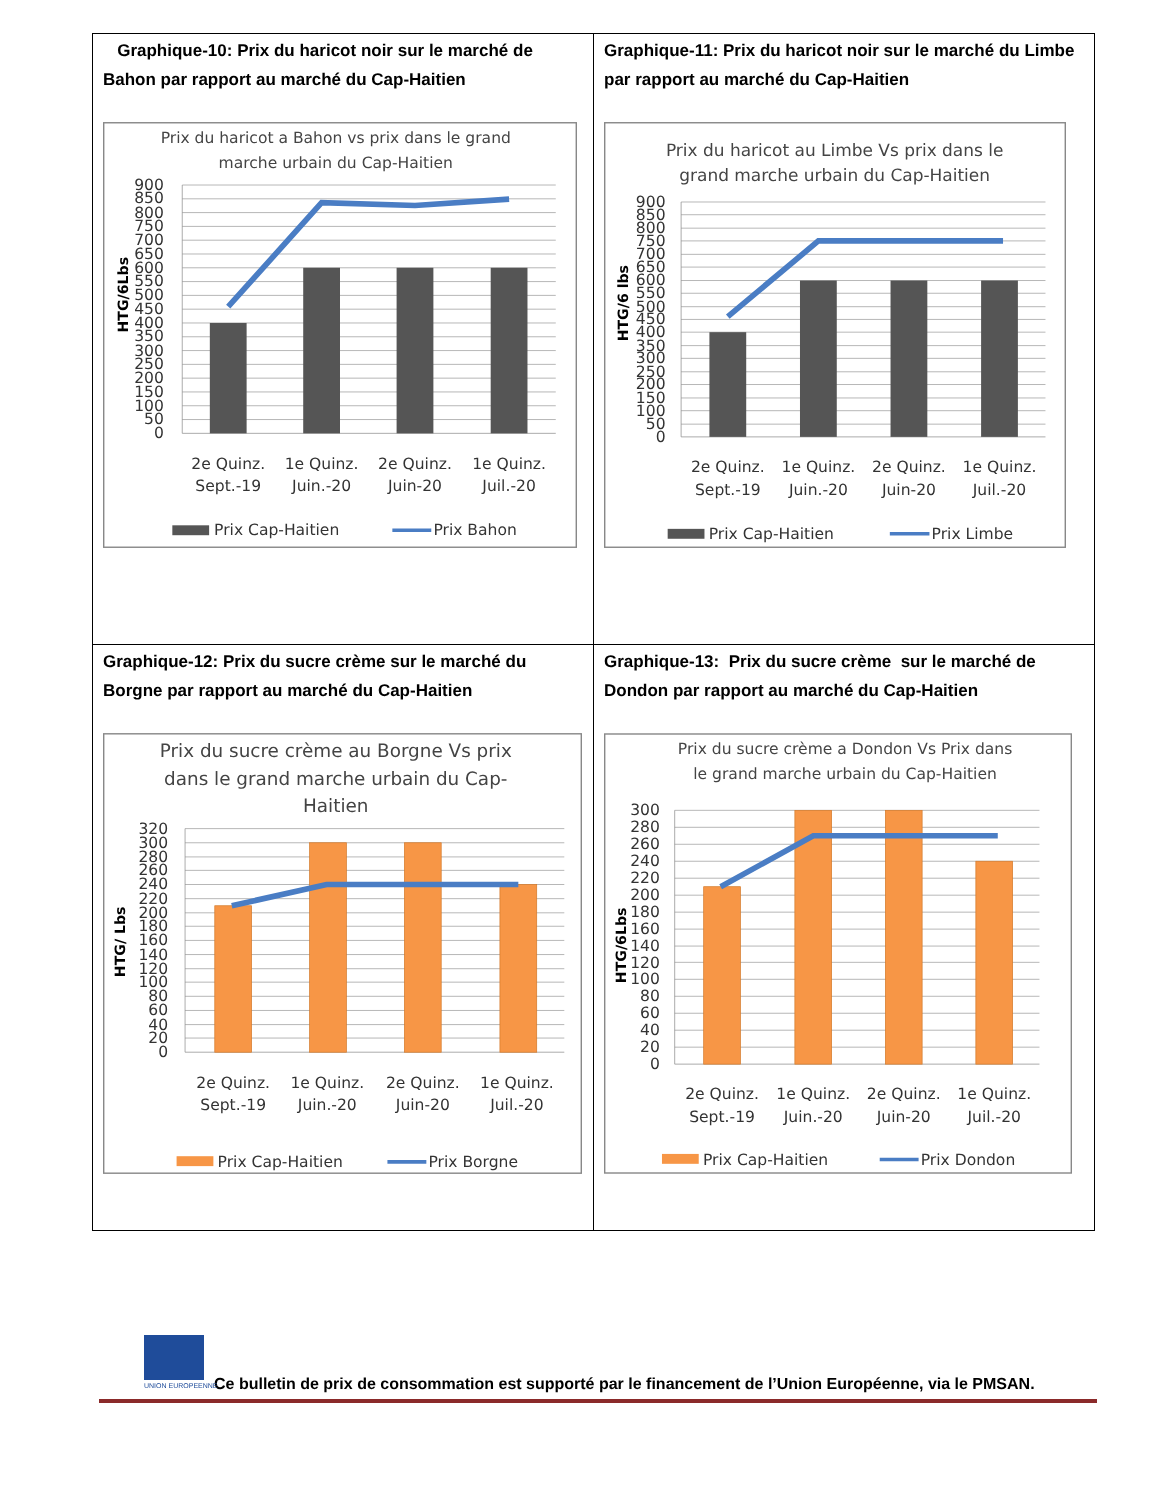| Graphique-10: Prix du haricot noir sur le marché de Bahon par rapport au marché du Cap-Haitien Prix du haricot a Bahon vs prix dans le grand marche urbain du Cap-Haitien 0 50 100 150 200 250 300 350 400 450 500 550 600 650 700 750 800 850 900 HTG/6Lbs 2e Quinz. Sept.-19 1e Quinz. Juin.-20 2e Quinz. Juin-20 1e Quinz. Juil.-20 Prix Cap-Haitien Prix Bahon | Graphique-11: Prix du haricot noir sur le marché du Limbe par rapport au marché du Cap-Haitien Prix du haricot au Limbe Vs prix dans le grand marche urbain du Cap-Haitien 0 50 100 150 200 250 300 350 400 450 500 550 600 650 700 750 800 850 900 HTG/6 lbs 2e Quinz. Sept.-19 1e Quinz. Juin.-20 2e Quinz. Juin-20 1e Quinz. Juil.-20 Prix Cap-Haitien Prix Limbe |
| Graphique-12: Prix du sucre crème sur le marché du Borgne par rapport au marché du Cap-Haitien Prix du sucre crème au Borgne Vs prix dans le grand marche urbain du Cap- Haitien 0 20 40 60 80 100 120 140 160 180 200 220 240 260 280 300 320 HTG/ Lbs 2e Quinz. Sept.-19 1e Quinz. Juin.-20 2e Quinz. Juin-20 1e Quinz. Juil.-20 Prix Cap-Haitien Prix Borgne | Graphique-13: Prix du sucre crème sur le marché de Dondon par rapport au marché du Cap-Haitien Prix du sucre crème a Dondon Vs Prix dans le grand marche urbain du Cap-Haitien 0 20 40 60 80 100 120 140 160 180 200 220 240 260 280 300 HTG/6Lbs 2e Quinz. Sept.-19 1e Quinz. Juin.-20 2e Quinz. Juin-20 1e Quinz. Juil.-20 Prix Cap-Haitien Prix Dondon |
UNION EUROPEENNE
Ce bulletin de prix de consommation est supporté par le financement de l’Union Européenne, via le PMSAN.